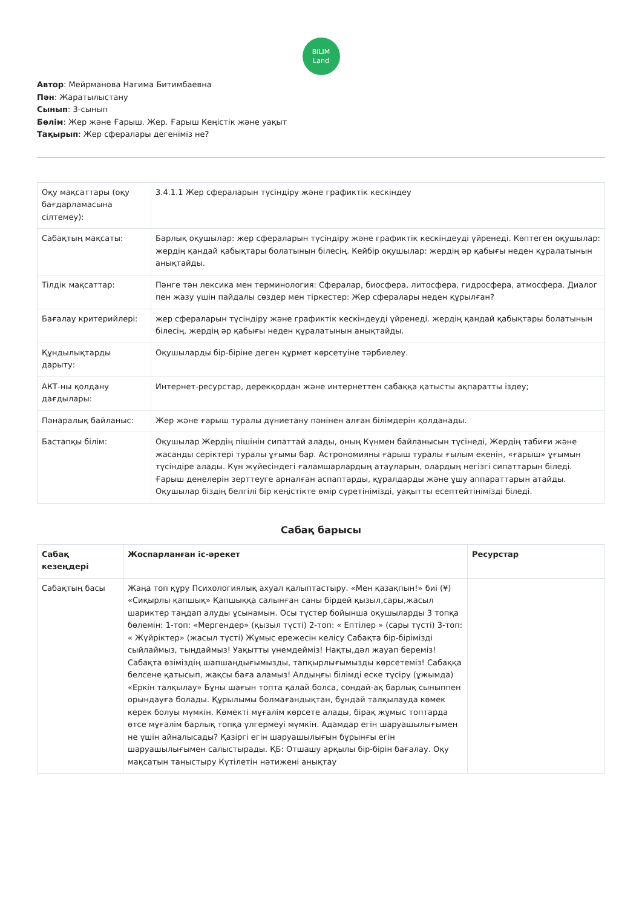BILIM
Land
Автор: Мейрманова Нагима Битимбаевна
Пән: Жаратылыстану
Сынып: 3-сынып
Бөлім: Жер және Ғарыш. Жер. Ғарыш Кеңістік және уақыт
Тақырып: Жер сфералары дегеніміз не?
| Оқу мақсаттары (оқу бағдарламасына сілтемеу): | 3.4.1.1 Жер сфераларын түсіндіру және графиктік кескіндеу |
| Сабақтың мақсаты: | Барлық оқушылар: жер сфераларын түсіндіру және графиктік кескіндеуді үйренеді. Көптеген оқушылар: жердің қандай қабықтары болатынын білесің. Кейбір оқушылар: жердің әр қабығы неден құралатынын анықтайды. |
| Тілдік мақсаттар: | Пәнге тән лексика мен терминология: Сфералар, биосфера, литосфера, гидросфера, атмосфера. Диалог пен жазу үшін пайдалы сөздер мен тіркестер: Жер сфералары неден құрылған? |
| Бағалау критерийлері: | жер сфераларын түсіндіру және графиктік кескіндеуді үйренеді. жердің қандай қабықтары болатынын білесің. жердің әр қабығы неден құралатынын анықтайды. |
| Құндылықтарды дарыту: | Оқушыларды бір-біріне деген құрмет көрсетуіне тәрбиелеу. |
| АКТ-ны қолдану дағдылары: | Интернет-ресурстар, дерекқордан және интернеттен сабаққа қатысты ақпаратты іздеу; |
| Пәнаралық байланыс: | Жер және ғарыш туралы дүниетану пәнінен алған білімдерін қолданады. |
| Бастапқы білім: | Оқушылар Жердің пішінін сипаттай алады, оның Күнмен байланысын түсінеді, Жердің табиғи және жасанды серіктері туралы ұғымы бар. Астрономияны ғарыш туралы ғылым екенін, «ғарыш» ұғымын түсіндіре алады. Күн жүйесіндегі ғаламшарлардың атауларын, олардың негізгі сипаттарын біледі. Ғарыш денелерін зерттеуге арналған аспаптарды, құралдарды және ұшу аппараттарын атайды. Оқушылар біздің белгілі бір кеңістікте өмір сүретінімізді, уақытты есептейтінімізді біледі. |
Сабақ барысы
| Сабақ кезеңдері | Жоспарланған іс-әрекет | Ресурстар |
| --- | --- | --- |
| Сабақтың басы | Жаңа топ құру Психологиялық ахуал қалыптастыру. «Мен қазақпын!» биі (¥) «Сиқырлы қапшық» Қапшыққа салынған саны бірдей қызыл,сары,жасыл шариктер таңдап алуды ұсынамын. Осы түстер бойынша оқушыларды 3 топқа бөлемін: 1-топ: «Мергендер» (қызыл түсті) 2-топ: « Ептілер » (сары түсті) 3-топ: « Жүйріктер» (жасыл түсті) Жұмыс ережесін келісу Сабақта бір-бірімізді сыйлаймыз, тыңдаймыз! Уақытты үнемдейміз! Нақты,дәл жауап береміз! Сабақта өзіміздің шапшаңдығымызды, тапқырлығымызды көрсетеміз! Сабаққа белсене қатысып, жақсы баға аламыз! Алдыңғы білімді еске түсіру (ұжымда) «Еркін талқылау» Бұны шағын топта қалай болса, сондай-ақ барлық сыныппен орындауға болады. Құрылымы болмағандықтан, бұндай талқылауда көмек керек болуы мүмкін. Көмекті мұғалім көрсете алады, бірақ жұмыс топтарда өтсе мұғалім барлық топқа үлгермеуі мүмкін. Адамдар егін шаруашылығымен не үшін айналысады? Қазіргі егін шаруашылығын бұрынғы егін шаруашылығымен салыстырады. ҚБ: Отшашу арқылы бір-бірін бағалау. Оқу мақсатын таныстыру Күтілетін нәтижені анықтау | |